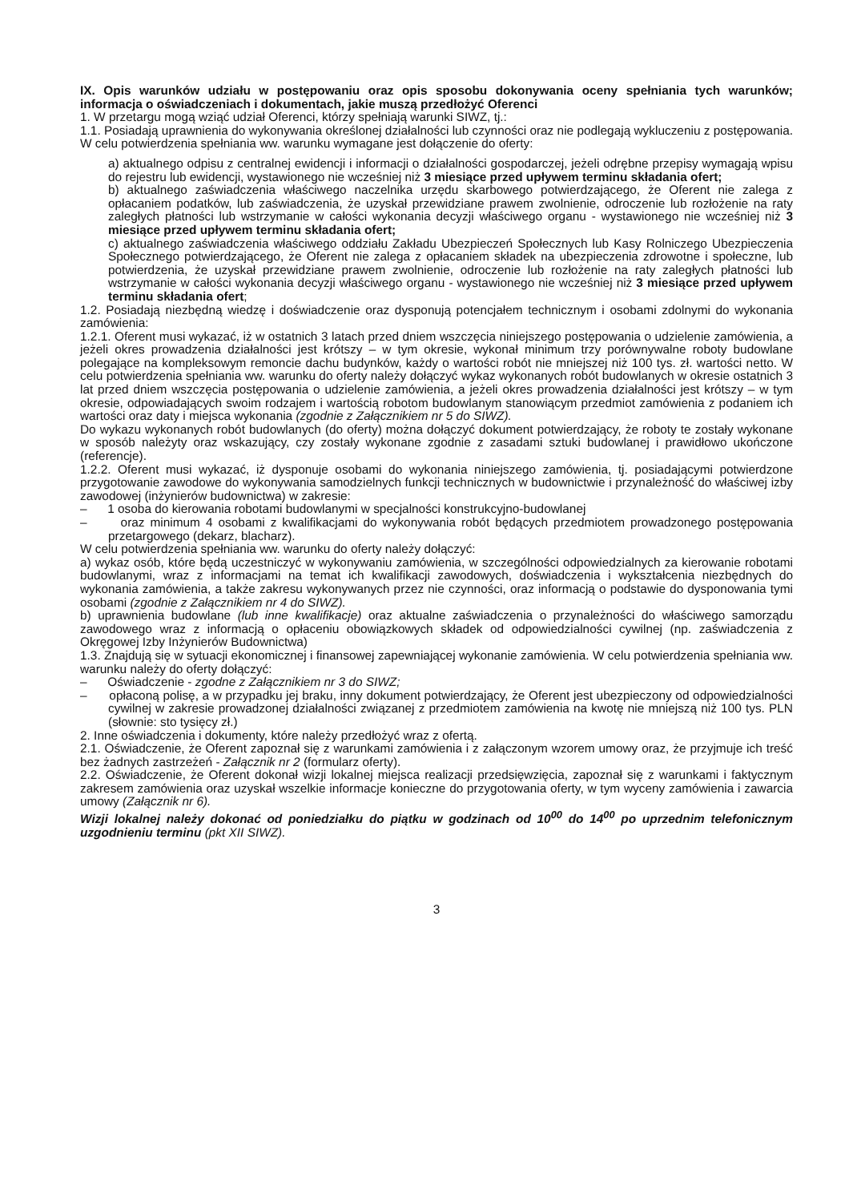IX. Opis warunków udziału w postępowaniu oraz opis sposobu dokonywania oceny spełniania tych warunków; informacja o oświadczeniach i dokumentach, jakie muszą przedłożyć Oferenci
1. W przetargu mogą wziąć udział Oferenci, którzy spełniają warunki SIWZ, tj.:
1.1. Posiadają uprawnienia do wykonywania określonej działalności lub czynności oraz nie podlegają wykluczeniu z postępowania. W celu potwierdzenia spełniania ww. warunku wymagane jest dołączenie do oferty:
a) aktualnego odpisu z centralnej ewidencji i informacji o działalności gospodarczej, jeżeli odrębne przepisy wymagają wpisu do rejestru lub ewidencji, wystawionego nie wcześniej niż 3 miesiące przed upływem terminu składania ofert;
b) aktualnego zaświadczenia właściwego naczelnika urzędu skarbowego potwierdzającego, że Oferent nie zalega z opłacaniem podatków, lub zaświadczenia, że uzyskał przewidziane prawem zwolnienie, odroczenie lub rozłożenie na raty zaległych płatności lub wstrzymanie w całości wykonania decyzji właściwego organu - wystawionego nie wcześniej niż 3 miesiące przed upływem terminu składania ofert;
c) aktualnego zaświadczenia właściwego oddziału Zakładu Ubezpieczeń Społecznych lub Kasy Rolniczego Ubezpieczenia Społecznego potwierdzającego, że Oferent nie zalega z opłacaniem składek na ubezpieczenia zdrowotne i społeczne, lub potwierdzenia, że uzyskał przewidziane prawem zwolnienie, odroczenie lub rozłożenie na raty zaległych płatności lub wstrzymanie w całości wykonania decyzji właściwego organu - wystawionego nie wcześniej niż 3 miesiące przed upływem terminu składania ofert;
1.2. Posiadają niezbędną wiedzę i doświadczenie oraz dysponują potencjałem technicznym i osobami zdolnymi do wykonania zamówienia:
1.2.1. Oferent musi wykazać, iż w ostatnich 3 latach przed dniem wszczęcia niniejszego postępowania o udzielenie zamówienia, a jeżeli okres prowadzenia działalności jest krótszy – w tym okresie, wykonał minimum trzy porównywalne roboty budowlane polegające na kompleksowym remoncie dachu budynków, każdy o wartości robót nie mniejszej niż 100 tys. zł. wartości netto. W celu potwierdzenia spełniania ww. warunku do oferty należy dołączyć wykaz wykonanych robót budowlanych w okresie ostatnich 3 lat przed dniem wszczęcia postępowania o udzielenie zamówienia, a jeżeli okres prowadzenia działalności jest krótszy – w tym okresie, odpowiadających swoim rodzajem i wartością robotom budowlanym stanowiącym przedmiot zamówienia z podaniem ich wartości oraz daty i miejsca wykonania (zgodnie z Załącznikiem nr 5 do SIWZ).
Do wykazu wykonanych robót budowlanych (do oferty) można dołączyć dokument potwierdzający, że roboty te zostały wykonane w sposób należyty oraz wskazujący, czy zostały wykonane zgodnie z zasadami sztuki budowlanej i prawidłowo ukończone (referencje).
1.2.2. Oferent musi wykazać, iż dysponuje osobami do wykonania niniejszego zamówienia, tj. posiadającymi potwierdzone przygotowanie zawodowe do wykonywania samodzielnych funkcji technicznych w budownictwie i przynależność do właściwej izby zawodowej (inżynierów budownictwa) w zakresie:
– 1 osoba do kierowania robotami budowlanymi w specjalności konstrukcyjno-budowlanej
– oraz minimum 4 osobami z kwalifikacjami do wykonywania robót będących przedmiotem prowadzonego postępowania przetargowego (dekarz, blacharz).
W celu potwierdzenia spełniania ww. warunku do oferty należy dołączyć:
a) wykaz osób, które będą uczestniczyć w wykonywaniu zamówienia, w szczególności odpowiedzialnych za kierowanie robotami budowlanymi, wraz z informacjami na temat ich kwalifikacji zawodowych, doświadczenia i wykształcenia niezbędnych do wykonania zamówienia, a także zakresu wykonywanych przez nie czynności, oraz informacją o podstawie do dysponowania tymi osobami (zgodnie z Załącznikiem nr 4 do SIWZ).
b) uprawnienia budowlane (lub inne kwalifikacje) oraz aktualne zaświadczenia o przynależności do właściwego samorządu zawodowego wraz z informacją o opłaceniu obowiązkowych składek od odpowiedzialności cywilnej (np. zaświadczenia z Okręgowej Izby Inżynierów Budownictwa)
1.3. Znajdują się w sytuacji ekonomicznej i finansowej zapewniającej wykonanie zamówienia. W celu potwierdzenia spełniania ww. warunku należy do oferty dołączyć:
– Oświadczenie - zgodne z Załącznikiem nr 3 do SIWZ;
– opłaconą polisę, a w przypadku jej braku, inny dokument potwierdzający, że Oferent jest ubezpieczony od odpowiedzialności cywilnej w zakresie prowadzonej działalności związanej z przedmiotem zamówienia na kwotę nie mniejszą niż 100 tys. PLN (słownie: sto tysięcy zł.)
2. Inne oświadczenia i dokumenty, które należy przedłożyć wraz z ofertą.
2.1. Oświadczenie, że Oferent zapoznał się z warunkami zamówienia i z załączonym wzorem umowy oraz, że przyjmuje ich treść bez żadnych zastrzeżeń - Załącznik nr 2 (formularz oferty).
2.2. Oświadczenie, że Oferent dokonał wizji lokalnej miejsca realizacji przedsięwzięcia, zapoznał się z warunkami i faktycznym zakresem zamówienia oraz uzyskał wszelkie informacje konieczne do przygotowania oferty, w tym wyceny zamówienia i zawarcia umowy (Załącznik nr 6).
Wizji lokalnej należy dokonać od poniedziałku do piątku w godzinach od 10<sup>00</sup> do 14<sup>00</sup> po uprzednim telefonicznym uzgodnieniu terminu (pkt XII SIWZ).
3